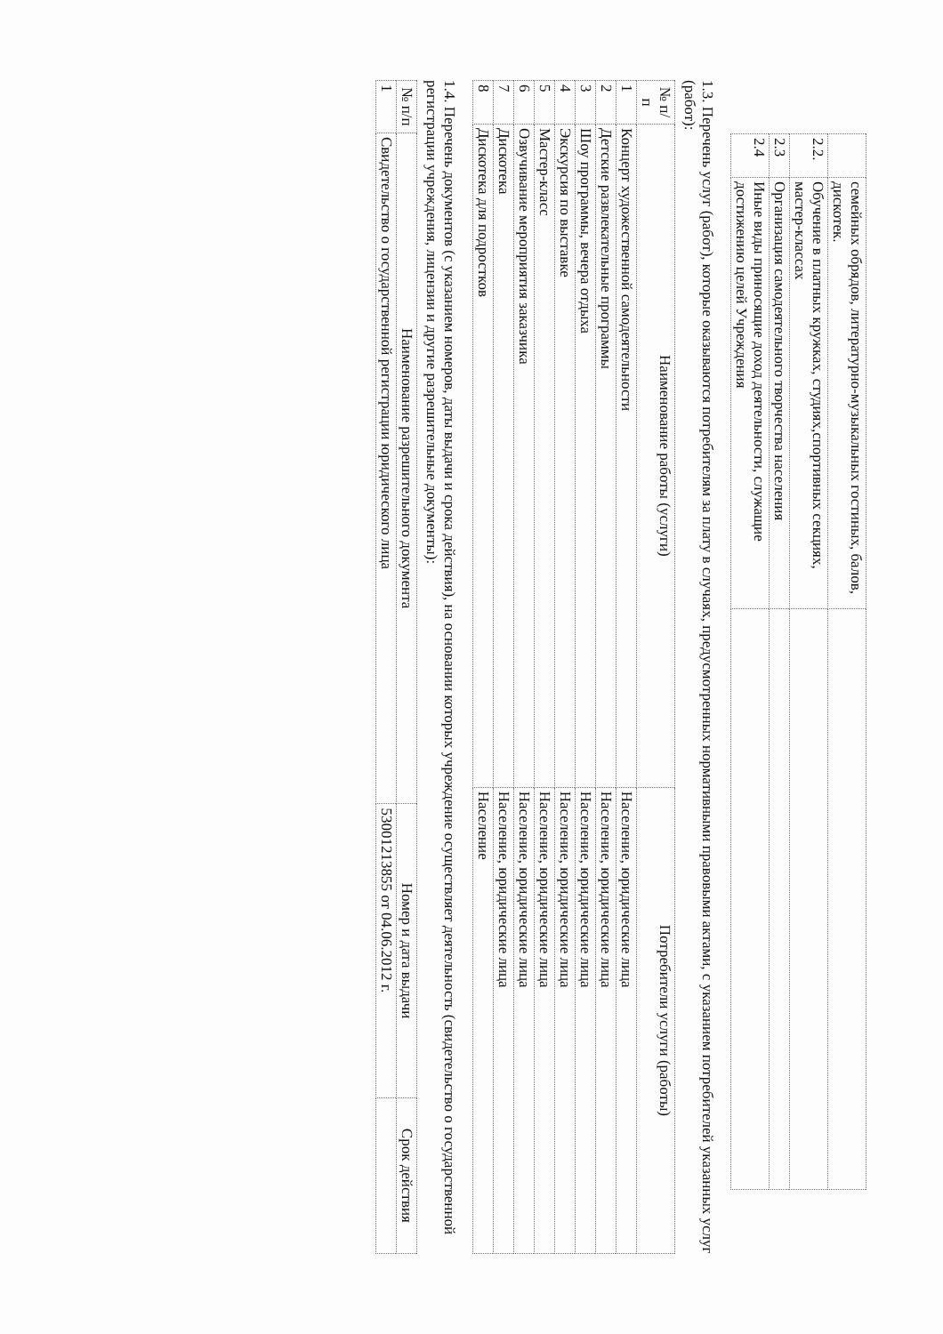| | семейных обрядов, литературно-музыкальных гостиных, балов, дискотек. | |
| 2.2. | Обучение в платных кружках, студиях,спортивных секциях, мастер-классах | |
| 2.3 | Организация самодеятельного творчества населения | |
| 2.4 | Иные виды приносящие доход деятельности, служащие достижению целей Учреждения | |
1.3. Перечень услуг (работ), которые оказываются потребителям за плату в случаях, предусмотренных нормативными правовыми актами, с указанием потребителей указанных услуг (работ):
| № п/п | Наименование работы (услуги) | Потребители услуги (работы) |
| --- | --- | --- |
| 1 | Концерт художественной самодеятельности | Население, юридические лица |
| 2 | Детские развлекательные программы | Население, юридические лица |
| 3 | Шоу программы, вечера отдыха | Население, юридические лица |
| 4 | Экскурсия по выставке | Население, юридические лица |
| 5 | Мастер-класс | Население, юридические лица |
| 6 | Озвучивание мероприятия заказчика | Население, юридические лица |
| 7 | Дискотека | Население, юридические лица |
| 8 | Дискотека для подростков | Население |
1.4. Перечень документов (с указанием номеров, даты выдачи и срока действия), на основании которых учреждение осуществляет деятельность (свидетельство о государственной регистрации учреждения, лицензии и другие разрешительные документы):
| № п/п | Наименование разрешительного документа | Номер и дата выдачи | Срок действия |
| --- | --- | --- | --- |
| 1 | Свидетельство о государственной регистрации юридического лица | 53001213855 от 04.06.2012 г. | |